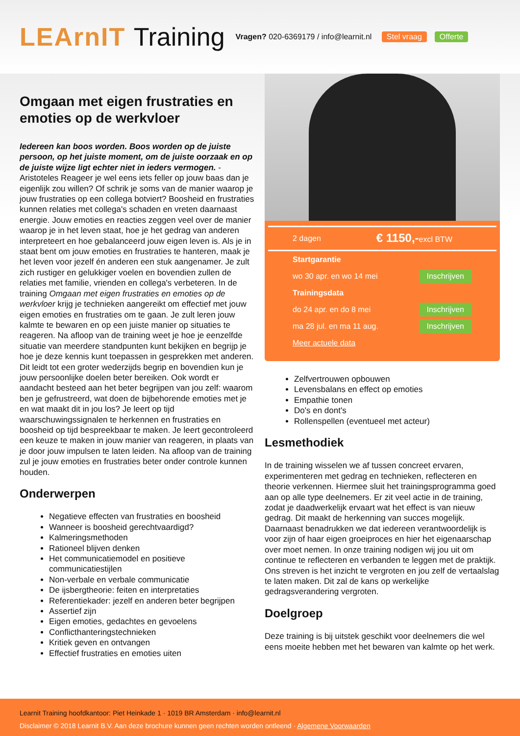LEArnIT Training
Vragen? 020-6369179 / info@learnit.nl Stel vraag Offerte
Omgaan met eigen frustraties en emoties op de werkvloer
Iedereen kan boos worden. Boos worden op de juiste persoon, op het juiste moment, om de juiste oorzaak en op de juiste wijze ligt echter niet in ieders vermogen. - Aristoteles Reageer je wel eens iets feller op jouw baas dan je eigenlijk zou willen? Of schrik je soms van de manier waarop je jouw frustraties op een collega botviert? Boosheid en frustraties kunnen relaties met collega's schaden en vreten daarnaast energie. Jouw emoties en reacties zeggen veel over de manier waarop je in het leven staat, hoe je het gedrag van anderen interpreteert en hoe gebalanceerd jouw eigen leven is. Als je in staat bent om jouw emoties en frustraties te hanteren, maak je het leven voor jezelf én anderen een stuk aangenamer. Je zult zich rustiger en gelukkiger voelen en bovendien zullen de relaties met familie, vrienden en collega's verbeteren. In de training Omgaan met eigen frustraties en emoties op de werkvloer krijg je technieken aangereikt om effectief met jouw eigen emoties en frustraties om te gaan. Je zult leren jouw kalmte te bewaren en op een juiste manier op situaties te reageren. Na afloop van de training weet je hoe je eenzelfde situatie van meerdere standpunten kunt bekijken en begrijp je hoe je deze kennis kunt toepassen in gesprekken met anderen. Dit leidt tot een groter wederzijds begrip en bovendien kun je jouw persoonlijke doelen beter bereiken. Ook wordt er aandacht besteed aan het beter begrijpen van jou zelf: waarom ben je gefrustreerd, wat doen de bijbehorende emoties met je en wat maakt dit in jou los? Je leert op tijd waarschuwingssignalen te herkennen en frustraties en boosheid op tijd bespreekbaar te maken. Je leert gecontroleerd een keuze te maken in jouw manier van reageren, in plaats van je door jouw impulsen te laten leiden. Na afloop van de training zul je jouw emoties en frustraties beter onder controle kunnen houden.
Onderwerpen
Negatieve effecten van frustraties en boosheid
Wanneer is boosheid gerechtvaardigd?
Kalmeringsmethoden
Rationeel blijven denken
Het communicatiemodel en positieve communicatiestijlen
Non-verbale en verbale communicatie
De ijsbergtheorie: feiten en interpretaties
Referentiekader: jezelf en anderen beter begrijpen
Assertief zijn
Eigen emoties, gedachtes en gevoelens
Conflicthanteringstechnieken
Kritiek geven en ontvangen
Effectief frustraties en emoties uiten
2 dagen € 1150,-excl BTW
Startgarantie
wo 30 apr. en wo 14 mei Inschrijven
Trainingsdata
do 24 apr. en do 8 mei Inschrijven
ma 28 jul. en ma 11 aug. Inschrijven
Meer actuele data
Zelfvertrouwen opbouwen
Levensbalans en effect op emoties
Empathie tonen
Do's en dont's
Rollenspellen (eventueel met acteur)
Lesmethodiek
In de training wisselen we af tussen concreet ervaren, experimenteren met gedrag en technieken, reflecteren en theorie verkennen. Hiermee sluit het trainingsprogramma goed aan op alle type deelnemers. Er zit veel actie in de training, zodat je daadwerkelijk ervaart wat het effect is van nieuw gedrag. Dit maakt de herkenning van succes mogelijk. Daarnaast benadrukken we dat iedereen verantwoordelijk is voor zijn of haar eigen groeiproces en hier het eigenaarschap over moet nemen. In onze training nodigen wij jou uit om continue te reflecteren en verbanden te leggen met de praktijk. Ons streven is het inzicht te vergroten en jou zelf de vertaalslag te laten maken. Dit zal de kans op werkelijke gedragsverandering vergroten.
Doelgroep
Deze training is bij uitstek geschikt voor deelnemers die wel eens moeite hebben met het bewaren van kalmte op het werk.
Learnit Training hoofdkantoor: Piet Heinkade 1 · 1019 BR Amsterdam · info@learnit.nl
Disclaimer © 2018 Learnit B.V. Aan deze brochure kunnen geen rechten worden ontleend · Algemene Voorwaarden